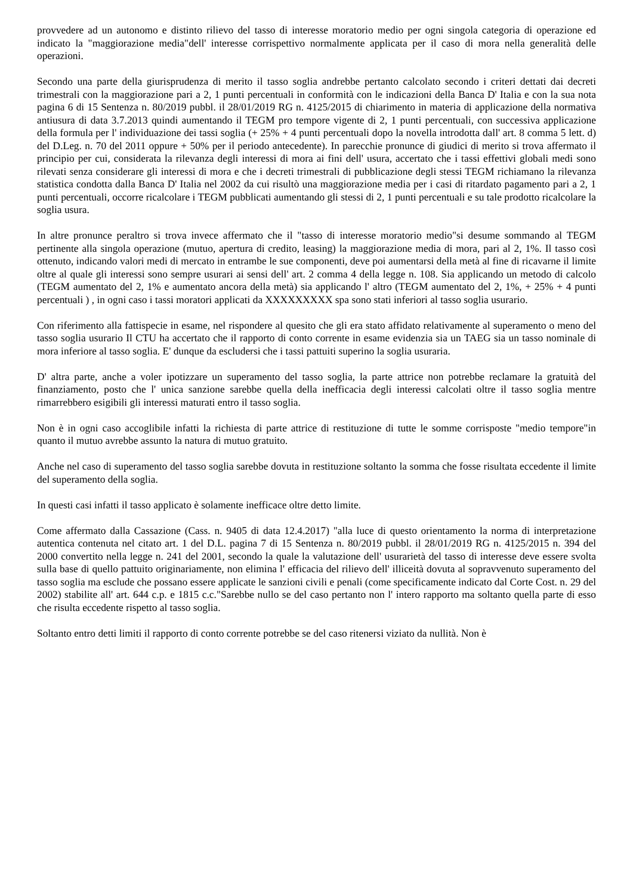provvedere ad un autonomo e distinto rilievo del tasso di interesse moratorio medio per ogni singola categoria di operazione ed indicato la "maggiorazione media"dell' interesse corrispettivo normalmente applicata per il caso di mora nella generalità delle operazioni.
Secondo una parte della giurisprudenza di merito il tasso soglia andrebbe pertanto calcolato secondo i criteri dettati dai decreti trimestrali con la maggiorazione pari a 2, 1 punti percentuali in conformità con le indicazioni della Banca D' Italia e con la sua nota pagina 6 di 15 Sentenza n. 80/2019 pubbl. il 28/01/2019 RG n. 4125/2015 di chiarimento in materia di applicazione della normativa antiusura di data 3.7.2013 quindi aumentando il TEGM pro tempore vigente di 2, 1 punti percentuali, con successiva applicazione della formula per l' individuazione dei tassi soglia (+ 25% + 4 punti percentuali dopo la novella introdotta dall' art. 8 comma 5 lett. d) del D.Leg. n. 70 del 2011 oppure + 50% per il periodo antecedente). In parecchie pronunce di giudici di merito si trova affermato il principio per cui, considerata la rilevanza degli interessi di mora ai fini dell' usura, accertato che i tassi effettivi globali medi sono rilevati senza considerare gli interessi di mora e che i decreti trimestrali di pubblicazione degli stessi TEGM richiamano la rilevanza statistica condotta dalla Banca D' Italia nel 2002 da cui risultò una maggiorazione media per i casi di ritardato pagamento pari a 2, 1 punti percentuali, occorre ricalcolare i TEGM pubblicati aumentando gli stessi di 2, 1 punti percentuali e su tale prodotto ricalcolare la soglia usura.
In altre pronunce peraltro si trova invece affermato che il "tasso di interesse moratorio medio"si desume sommando al TEGM pertinente alla singola operazione (mutuo, apertura di credito, leasing) la maggiorazione media di mora, pari al 2, 1%. Il tasso così ottenuto, indicando valori medi di mercato in entrambe le sue componenti, deve poi aumentarsi della metà al fine di ricavarne il limite oltre al quale gli interessi sono sempre usurari ai sensi dell' art. 2 comma 4 della legge n. 108. Sia applicando un metodo di calcolo (TEGM aumentato del 2, 1% e aumentato ancora della metà) sia applicando l' altro (TEGM aumentato del 2, 1%, + 25% + 4 punti percentuali ) , in ogni caso i tassi moratori applicati da XXXXXXXXX spa sono stati inferiori al tasso soglia usurario.
Con riferimento alla fattispecie in esame, nel rispondere al quesito che gli era stato affidato relativamente al superamento o meno del tasso soglia usurario Il CTU ha accertato che il rapporto di conto corrente in esame evidenzia sia un TAEG sia un tasso nominale di mora inferiore al tasso soglia. E' dunque da escludersi che i tassi pattuiti superino la soglia usuraria.
D' altra parte, anche a voler ipotizzare un superamento del tasso soglia, la parte attrice non potrebbe reclamare la gratuità del finanziamento, posto che l' unica sanzione sarebbe quella della inefficacia degli interessi calcolati oltre il tasso soglia mentre rimarrebbero esigibili gli interessi maturati entro il tasso soglia.
Non è in ogni caso accoglibile infatti la richiesta di parte attrice di restituzione di tutte le somme corrisposte "medio tempore"in quanto il mutuo avrebbe assunto la natura di mutuo gratuito.
Anche nel caso di superamento del tasso soglia sarebbe dovuta in restituzione soltanto la somma che fosse risultata eccedente il limite del superamento della soglia.
In questi casi infatti il tasso applicato è solamente inefficace oltre detto limite.
Come affermato dalla Cassazione (Cass. n. 9405 di data 12.4.2017) "alla luce di questo orientamento la norma di interpretazione autentica contenuta nel citato art. 1 del D.L. pagina 7 di 15 Sentenza n. 80/2019 pubbl. il 28/01/2019 RG n. 4125/2015 n. 394 del 2000 convertito nella legge n. 241 del 2001, secondo la quale la valutazione dell' usurarietà del tasso di interesse deve essere svolta sulla base di quello pattuito originariamente, non elimina l' efficacia del rilievo dell' illiceità dovuta al sopravvenuto superamento del tasso soglia ma esclude che possano essere applicate le sanzioni civili e penali (come specificamente indicato dal Corte Cost. n. 29 del 2002) stabilite all' art. 644 c.p. e 1815 c.c."Sarebbe nullo se del caso pertanto non l' intero rapporto ma soltanto quella parte di esso che risulta eccedente rispetto al tasso soglia.
Soltanto entro detti limiti il rapporto di conto corrente potrebbe se del caso ritenersi viziato da nullità. Non è